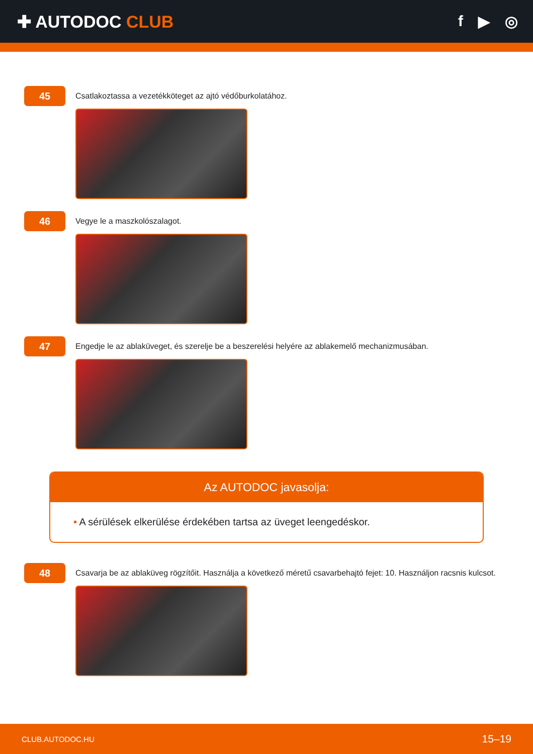✚ AUTODOC CLUB f ▶ ◎
45
Csatlakoztassa a vezetékköteget az ajtó védőburkolatához.
46
Vegye le a maszkolószalagot.
47
Engedje le az ablaküveget, és szerelje be a beszerelési helyére az ablakemelő mechanizmusában.
Az AUTODOC javasolja:
• A sérülések elkerülése érdekében tartsa az üveget leengedéskor.
48
Csavarja be az ablaküveg rögzítőit. Használja a következő méretű csavarbehajtó fejet: 10. Használjon racsnis kulcsot.
CLUB.AUTODOC.HU 15–19